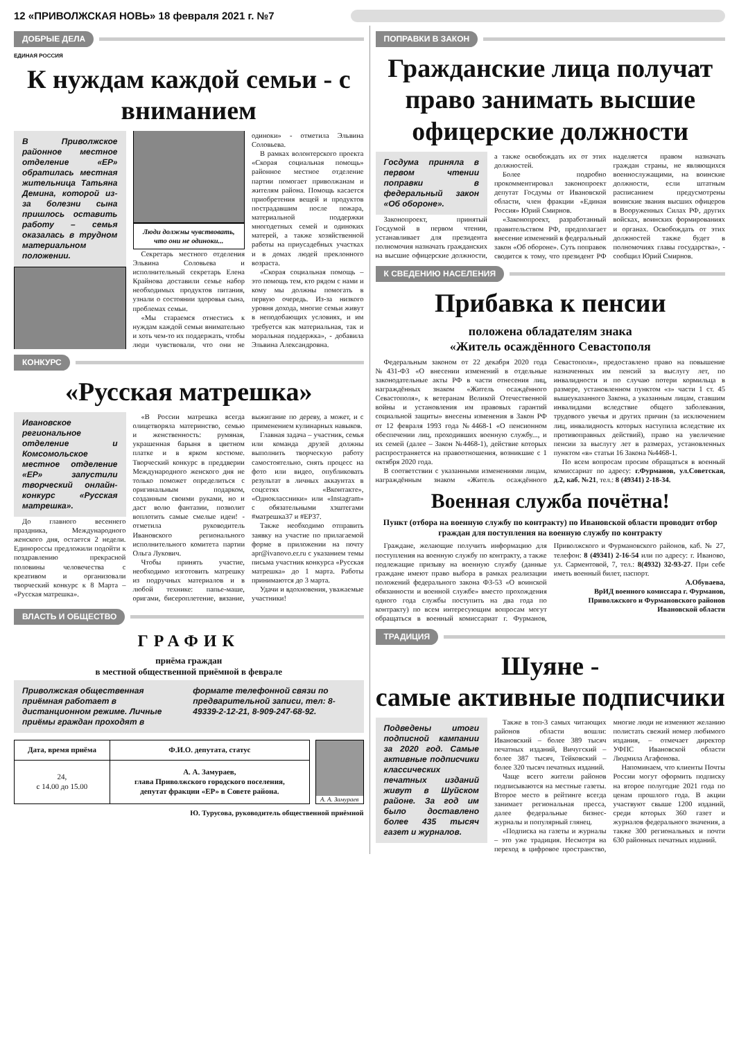12 «ПРИВОЛЖСКАЯ НОВЬ» 18 февраля 2021 г. №7
ДОБРЫЕ ДЕЛА
ЕДИНАЯ РОССИЯ
К нуждам каждой семьи - с вниманием
В Приволжское районное местное отделение «ЕР» обратилась местная жительница Татьяна Демина, которой из-за болезни сына пришлось оставить работу – семья оказалась в трудном материальном положении.
Люди должны чувствовать, что они не одиноки...
Секретарь местного отделения Эльвина Соловьева и исполнительный секретарь Елена Крайнова доставили семье набор необходимых продуктов питания, узнали о состоянии здоровья сына, проблемах семьи.
«Мы стараемся отнестись к нуждам каждой семьи внимательно и хоть чем-то их поддержать, чтобы люди чувствовали, что они не одиноки» - отметила Эльвина Соловьева.
В рамках волонтерского проекта «Скорая социальная помощь» районное местное отделение партии помогает приволжанам и жителям района. Помощь касается приобретения вещей и продуктов пострадавшим после пожара, материальной поддержки многодетных семей и одиноких матерей, а также хозяйственной работы на приусадебных участках и в домах людей преклонного возраста.
«Скорая социальная помощь – это помощь тем, кто рядом с нами и кому мы должны помогать в первую очередь. Из-за низкого уровня дохода, многие семьи живут в неподобающих условиях, и им требуется как материальная, так и моральная поддержка», - добавила Эльвина Александровна.
КОНКУРС
«Русская матрешка»
Ивановское региональное отделение и Комсомольское местное отделение «ЕР» запустили творческий онлайн-конкурс «Русская матрешка».
До главного весеннего праздника, Международного женского дня, остается 2 недели. Единороссы предложили подойти к поздравлению прекрасной половины человечества с креативом и организовали творческий конкурс к 8 Марта – «Русская матрешка».
«В России матрешка всегда олицетворяла материнство, семью и женственность: румяная, украшенная барыня в цветном платке и в ярком костюме. Творческий конкурс в преддверии Международного женского дня не только поможет определиться с оригинальным подарком, созданным своими руками, но и даст волю фантазии, позволит воплотить самые смелые идеи! - отметила руководитель Ивановского регионального исполнительного комитета партии Ольга Лукович.
Чтобы принять участие, необходимо изготовить матрешку из подручных материалов и в любой технике: папье-маше, оригами, бисероплетение, вязание, выжигание по дереву, а может, и с применением кулинарных навыков.
Главная задача – участник, семья или команда друзей должны выполнить творческую работу самостоятельно, снять процесс на фото или видео, опубликовать результат в личных аккаунтах в соцсетях «Вконтакте», «Одноклассники» или «Instagram» с обязательными хэштегами #матрешка37 и #ЕР37.
Также необходимо отправить заявку на участие по прилагаемой форме в приложении на почту apr@ivanovo.er.ru с указанием темы письма участник конкурса «Русская матрешка» до 1 марта. Работы принимаются до 3 марта.
Удачи и вдохновения, уважаемые участники!
ВЛАСТЬ И ОБЩЕСТВО
ГРАФИК
приёма граждан
в местной общественной приёмной в феврале
Приволжская общественная приёмная работает в дистанционном режиме. Личные приёмы граждан проходят в формате телефонной связи по предварительной записи, тел: 8-49339-2-12-21, 8-909-247-68-92.
| Дата, время приёма | Ф.И.О. депутата, статус |
| --- | --- |
| 24, с 14.00 до 15.00 | А. А. Замураев, глава Приволжского городского поселения, депутат фракции «ЕР» в Совете района. |
А. А. Замураев
Ю. Турусова, руководитель общественной приёмной
ПОПРАВКИ В ЗАКОН
Гражданские лица получат право занимать высшие офицерские должности
Госдума приняла в первом чтении поправки в федеральный закон «Об обороне».
Законопроект, принятый Госдумой в первом чтении, устанавливает для президента полномочия назначать гражданских на высшие офицерские должности, а также освобождать их от этих должностей.
Более подробно прокомментировал законопроект депутат Госдумы от Ивановской области, член фракции «Единая Россия» Юрий Смирнов.
«Законопроект, разработанный правительством РФ, предполагает внесение изменений в федеральный закон «Об обороне». Суть поправок сводится к тому, что президент РФ наделяется правом назначать граждан страны, не являющихся военнослужащими, на воинские должности, если штатным расписанием предусмотрены воинские звания высших офицеров в Вооруженных Силах РФ, других войсках, воинских формированиях и органах. Освобождать от этих должностей также будет в полномочиях главы государства», - сообщил Юрий Смирнов.
К СВЕДЕНИЮ НАСЕЛЕНИЯ
Прибавка к пенсии
положена обладателям знака
«Житель осаждённого Севастополя
Федеральным законом от 22 декабря 2020 года №431-ФЗ «О внесении изменений в отдельные законодательные акты РФ в части отнесения лиц, награждённых знаком «Житель осаждённого Севастополя», к ветеранам Великой Отечественной войны и установления им правовых гарантий социальной защиты» внесены изменения в Закон РФ от 12 февраля 1993 года №4468-1 «О пенсионном обеспечении лиц, проходивших военную службу..., и их семей (далее – Закон №4468-1), действие которых распространяется на правоотношения, возникшие с 1 октября 2020 года.
В соответствии с указанными изменениями лицам, награждённым знаком «Житель осаждённого Севастополя», предоставлено право на повышение назначенных им пенсий за выслугу лет, по инвалидности и по случаю потери кормильца в размере, установленном пунктом «з» части 1 ст. 45 вышеуказанного Закона, а указанным лицам, ставшим инвалидами вследствие общего заболевания, трудового увечья и других причин (за исключением лиц, инвалидность которых наступила вследствие их противоправных действий), право на увеличение пенсии за выслугу лет в размерах, установленных пунктом «в» статьи 16 Закона №4468-1.
По всем вопросам просим обращаться в военный комиссариат по адресу: г.Фурманов, ул.Советская, д.2, каб. №21, тел.: 8 (49341) 2-18-34.
Военная служба почётна!
Пункт (отбора на военную службу по контракту) по Ивановской области проводит отбор граждан для поступления на военную службу по контракту
Граждане, желающие получить информацию для поступления на военную службу по контракту, а также подлежащие призыву на военную службу (данные граждане имеют право выбора в рамках реализации положений федерального закона ФЗ-53 «О воинской обязанности и военной службе» вместо прохождения одного года службы поступить на два года по контракту) по всем интересующим вопросам могут обращаться в военный комиссариат г. Фурманов, Приволжского и Фурмановского районов, каб. № 27, телефон: 8 (49341) 2-16-54 или по адресу: г. Иваново, ул. Сарментовой, 7, тел.: 8(4932) 32-93-27. При себе иметь военный билет, паспорт.
А.Обуваева,
ВрИД военного комиссара г. Фурманов, Приволжского и Фурмановского районов Ивановской области
ТРАДИЦИЯ
Шуяне -
самые активные подписчики
Подведены итоги подписной кампании за 2020 год. Самые активные подписчики классических печатных изданий живут в Шуйском районе. За год им было доставлено более 435 тысяч газет и журналов.
Также в топ-3 самых читающих районов области вошли: Ивановский – более 389 тысяч печатных изданий, Вичугский – более 387 тысяч, Тейковский – более 320 тысяч печатных изданий.
Чаще всего жители районов подписываются на местные газеты. Второе место в рейтинге всегда занимает региональная пресса, далее федеральные бизнес-журналы и популярный глянец.
«Подписка на газеты и журналы – это уже традиция. Несмотря на переход в цифровое пространство, многие люди не изменяют желанию полистать свежий номер любимого издания, – отмечает директор УФПС Ивановской области Людмила Агафонова.
Напоминаем, что клиенты Почты России могут оформить подписку на второе полугодие 2021 года по ценам прошлого года. В акции участвуют свыше 1200 изданий, среди которых 360 газет и журналов федерального значения, а также 300 региональных и почти 630 районных печатных изданий.